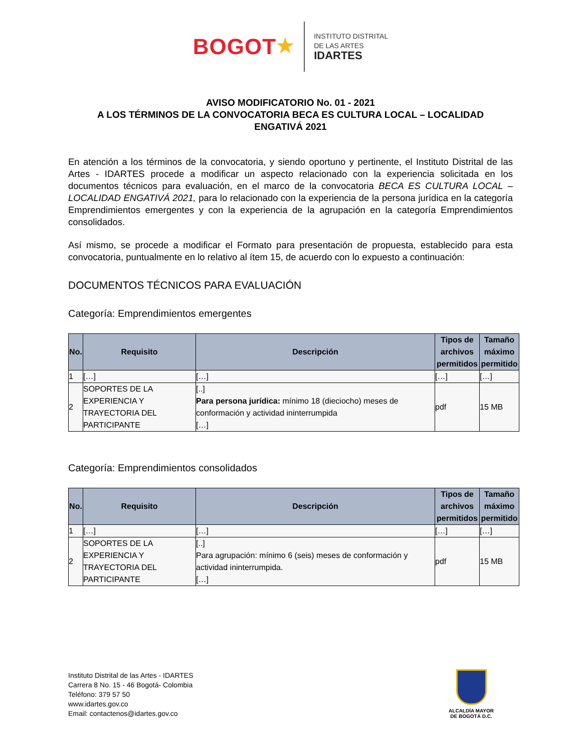BOGOT★
INSTITUTO DISTRITAL
DE LAS ARTES
IDARTES
AVISO MODIFICATORIO No. 01 - 2021
A LOS TÉRMINOS DE LA CONVOCATORIA BECA ES CULTURA LOCAL – LOCALIDAD ENGATIVÁ 2021
En atención a los términos de la convocatoria, y siendo oportuno y pertinente, el Instituto Distrital de las Artes - IDARTES procede a modificar un aspecto relacionado con la experiencia solicitada en los documentos técnicos para evaluación, en el marco de la convocatoria BECA ES CULTURA LOCAL – LOCALIDAD ENGATIVÁ 2021, para lo relacionado con la experiencia de la persona jurídica en la categoría Emprendimientos emergentes y con la experiencia de la agrupación en la categoría Emprendimientos consolidados.
Así mismo, se procede a modificar el Formato para presentación de propuesta, establecido para esta convocatoria, puntualmente en lo relativo al ítem 15, de acuerdo con lo expuesto a continuación:
DOCUMENTOS TÉCNICOS PARA EVALUACIÓN
Categoría: Emprendimientos emergentes
| No. | Requisito | Descripción | Tipos de archivos permitidos | Tamaño máximo permitido |
| --- | --- | --- | --- | --- |
| 1 | […] | […] | […] | […] |
| 2 | SOPORTES DE LA EXPERIENCIA Y TRAYECTORIA DEL PARTICIPANTE | [..] Para persona jurídica: mínimo 18 (dieciocho) meses de conformación y actividad ininterrumpida […] | pdf | 15 MB |
Categoría: Emprendimientos consolidados
| No. | Requisito | Descripción | Tipos de archivos permitidos | Tamaño máximo permitido |
| --- | --- | --- | --- | --- |
| 1 | […] | […] | […] | […] |
| 2 | SOPORTES DE LA EXPERIENCIA Y TRAYECTORIA DEL PARTICIPANTE | [..] Para agrupación: mínimo 6 (seis) meses de conformación y actividad ininterrumpida. […] | pdf | 15 MB |
Instituto Distrital de las Artes - IDARTES
Carrera 8 No. 15 - 46 Bogotá- Colombia
Teléfono: 379 57 50
www.idartes.gov.co
Email: contactenos@idartes.gov.co
ALCALDÍA MAYOR
DE BOGOTÁ D.C.